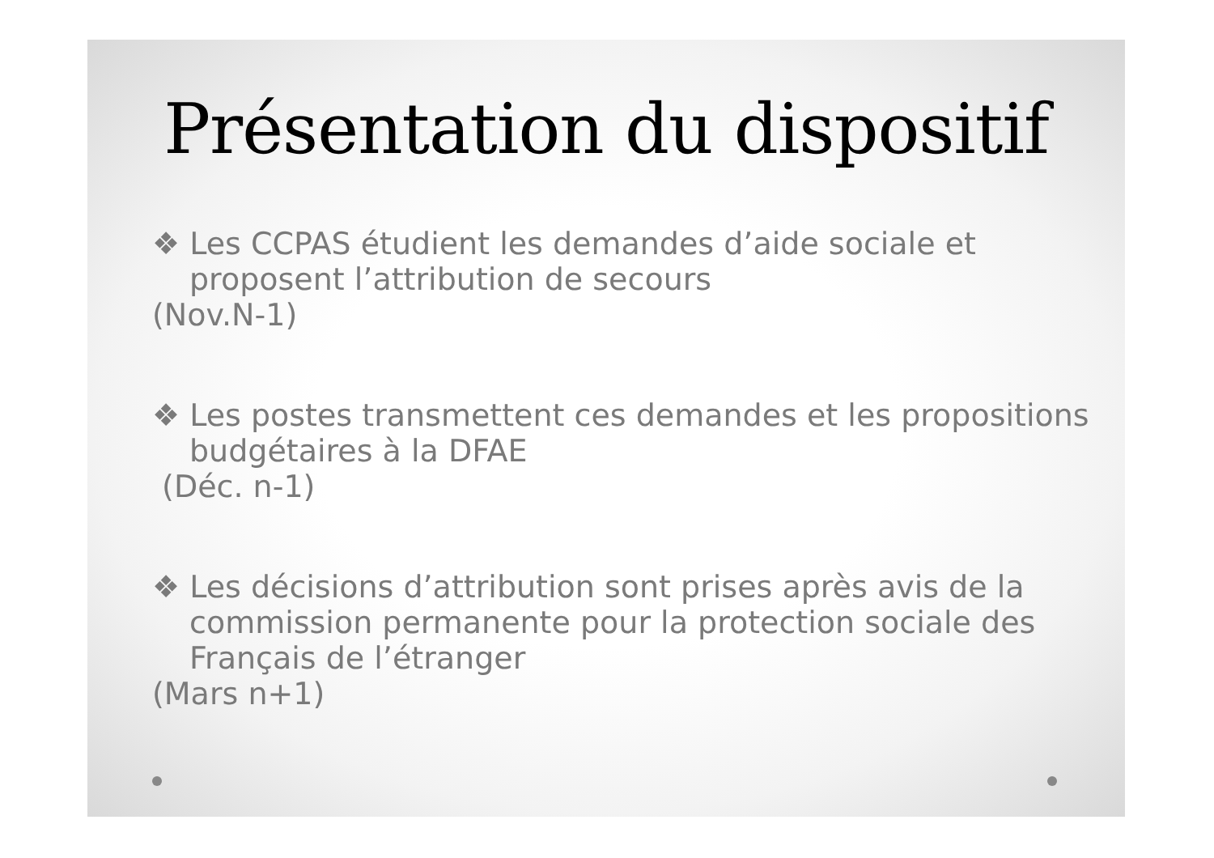Présentation du dispositif
❖ Les CCPAS étudient les demandes d’aide sociale et proposent l’attribution de secours
(Nov.N-1)
❖ Les postes transmettent ces demandes et les propositions budgétaires à la DFAE
(Déc. n-1)
❖ Les décisions d’attribution sont prises après avis de la commission permanente pour la protection sociale des Français de l’étranger
(Mars n+1)